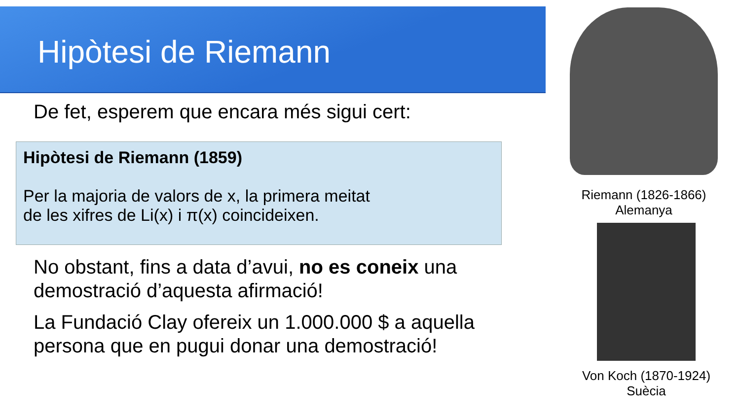Hipòtesi de Riemann
De fet, esperem que encara més sigui cert:
Hipòtesi de Riemann (1859)
Per la majoria de valors de x, la primera meitat
de les xifres de Li(x) i π(x) coincideixen.
No obstant, fins a data d’avui, no es coneix una demostració d’aquesta afirmació!
La Fundació Clay ofereix un 1.000.000 $ a aquella persona que en pugui donar una demostració!
Riemann (1826-1866)
Alemanya
Von Koch (1870-1924)
Suècia